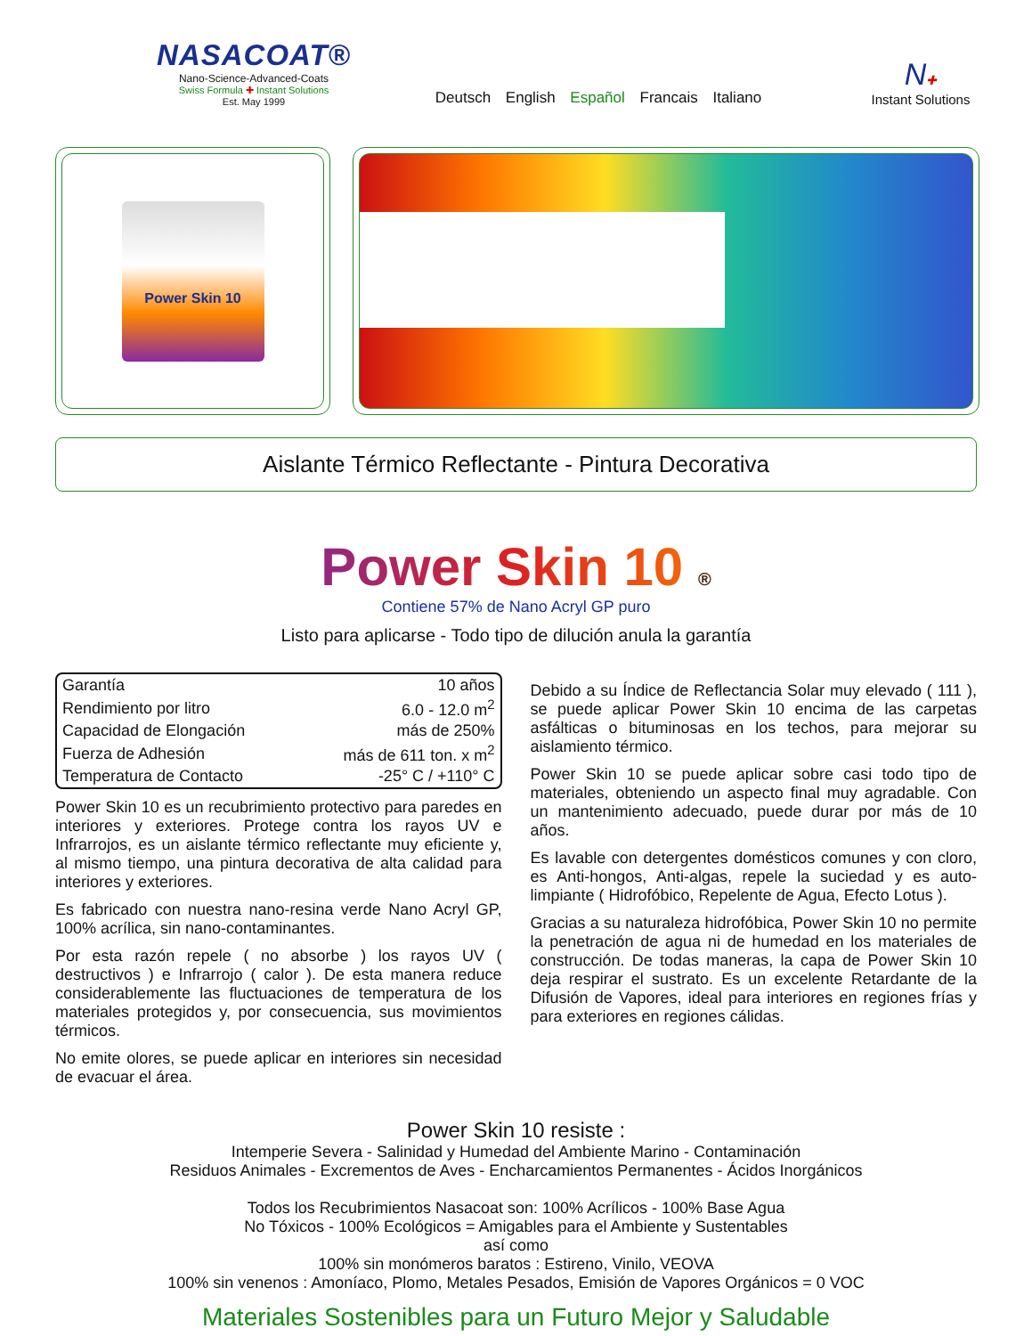NASACOAT®
Nano-Science-Advanced-Coats
Swiss Formula ✚ Instant Solutions
Est. May 1999
Deutsch English Español Francais Italiano
N✚
Instant Solutions
Power Skin 10
Aislante Térmico Reflectante - Pintura Decorativa
Power Skin 10 ®
Contiene 57% de Nano Acryl GP puro
Listo para aplicarse - Todo tipo de dilución anula la garantía
| Garantía | 10 años |
| Rendimiento por litro | 6.0 - 12.0 m<sup>2</sup> |
| Capacidad de Elongación | más de 250% |
| Fuerza de Adhesión | más de 611 ton. x m<sup>2</sup> |
| Temperatura de Contacto | -25° C / +110° C |
Power Skin 10 es un recubrimiento protectivo para paredes en interiores y exteriores. Protege contra los rayos UV e Infrarrojos, es un aislante térmico reflectante muy eficiente y, al mismo tiempo, una pintura decorativa de alta calidad para interiores y exteriores.
Es fabricado con nuestra nano-resina verde Nano Acryl GP, 100% acrílica, sin nano-contaminantes.
Por esta razón repele ( no absorbe ) los rayos UV ( destructivos ) e Infrarrojo ( calor ). De esta manera reduce considerablemente las fluctuaciones de temperatura de los materiales protegidos y, por consecuencia, sus movimientos térmicos.
No emite olores, se puede aplicar en interiores sin necesidad de evacuar el área.
Debido a su Índice de Reflectancia Solar muy elevado ( 111 ), se puede aplicar Power Skin 10 encima de las carpetas asfálticas o bituminosas en los techos, para mejorar su aislamiento térmico.
Power Skin 10 se puede aplicar sobre casi todo tipo de materiales, obteniendo un aspecto final muy agradable. Con un mantenimiento adecuado, puede durar por más de 10 años.
Es lavable con detergentes domésticos comunes y con cloro, es Anti-hongos, Anti-algas, repele la suciedad y es auto-limpiante ( Hidrofóbico, Repelente de Agua, Efecto Lotus ).
Gracias a su naturaleza hidrofóbica, Power Skin 10 no permite la penetración de agua ni de humedad en los materiales de construcción. De todas maneras, la capa de Power Skin 10 deja respirar el sustrato. Es un excelente Retardante de la Difusión de Vapores, ideal para interiores en regiones frías y para exteriores en regiones cálidas.
Power Skin 10 resiste :
Intemperie Severa - Salinidad y Humedad del Ambiente Marino - Contaminación
Residuos Animales - Excrementos de Aves - Encharcamientos Permanentes - Ácidos Inorgánicos
Todos los Recubrimientos Nasacoat son: 100% Acrílicos - 100% Base Agua
No Tóxicos - 100% Ecológicos = Amigables para el Ambiente y Sustentables
así como
100% sin monómeros baratos : Estireno, Vinilo, VEOVA
100% sin venenos : Amoníaco, Plomo, Metales Pesados, Emisión de Vapores Orgánicos = 0 VOC
Materiales Sostenibles para un Futuro Mejor y Saludable